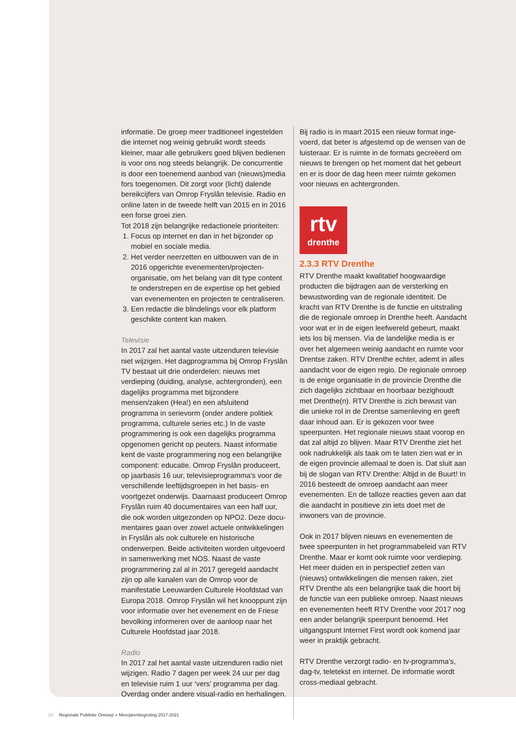informatie. De groep meer traditioneel ingestelden die internet nog weinig gebruikt wordt steeds kleiner, maar alle gebruikers goed blijven bedienen is voor ons nog steeds belangrijk. De concurrentie is door een toenemend aanbod van (nieuws)media fors toegenomen. Dit zorgt voor (licht) dalende bereikcij­fers van Omrop Fryslân televisie. Radio en online laten in de tweede helft van 2015 en in 2016 een forse groei zien.
Tot 2018 zijn belangrijke redactionele prioriteiten:
1. Focus op internet en dan in het bijzonder op mobiel en sociale media.
2. Het verder neerzetten en uitbouwen van de in 2016 opgerichte evenementen/projecten­organisatie, om het belang van dit type content te onderstrepen en de expertise op het gebied van evenementen en projecten te centraliseren.
3. Een redactie die blindelings voor elk platform geschikte content kan maken.
Televisie
In 2017 zal het aantal vaste uitzenduren televisie niet wijzigen. Het dagprogramma bij Omrop Fryslân TV bestaat uit drie onderdelen: nieuws met verdieping (duiding, analyse, achtergronden), een dagelijks programma met bijzondere mensen/zaken (Hea!) en een afsluitend programma in serievorm (onder andere politiek programma, culturele series etc.) In de vaste programmering is ook een dagelijks programma opgenomen gericht op peuters. Naast informatie kent de vaste programmering nog een belangrijke component: educatie. Omrop Fryslân produceert, op jaarbasis 16 uur, televisieprogramma’s voor de verschillende leeftijdsgroepen in het basis- en voortgezet onderwijs. Daarnaast produceert Omrop Fryslân ruim 40 documentaires van een half uur, die ook worden uitgezonden op NPO2. Deze docu­mentaires gaan over zowel actuele ontwikkelingen in Fryslân als ook culturele en historische onderwerpen. Beide activiteiten worden uitgevoerd in samenwerking met NOS. Naast de vaste programmering zal al in 2017 geregeld aandacht zijn op alle kanalen van de Omrop voor de manifestatie Leeuwarden Culturele Hoofdstad van Europa 2018. Omrop Fryslân wil het knooppunt zijn voor informatie over het evenement en de Friese bevolking informeren over de aanloop naar het Culturele Hoofdstad jaar 2018.
Radio
In 2017 zal het aantal vaste uitzenduren radio niet wijzigen. Radio 7 dagen per week 24 uur per dag en televisie ruim 1 uur ‘vers’ programma per dag. Overdag onder andere visual-radio en herhalingen.
Bij radio is in maart 2015 een nieuw format inge­voerd, dat beter is afgestemd op de wensen van de luisteraar. Er is ruimte in de formats gecreëerd om nieuws te brengen op het moment dat het gebeurt en er is door de dag heen meer ruimte gekomen voor nieuws en achtergronden.
rtv
drenthe
2.3.3 RTV Drenthe
RTV Drenthe maakt kwalitatief hoogwaardige producten die bijdragen aan de versterking en bewustwording van de regionale identiteit. De kracht van RTV Drenthe is de functie en uitstraling die de regionale omroep in Drenthe heeft. Aandacht voor wat er in de eigen leefwereld gebeurt, maakt iets los bij mensen. Via de landelijke media is er over het algemeen weinig aandacht en ruimte voor Drentse zaken. RTV Drenthe echter, ademt in alles aandacht voor de eigen regio. De regionale omroep is de enige organisatie in de provincie Drenthe die zich dagelijks zichtbaar en hoorbaar bezighoudt met Drenthe(n). RTV Drenthe is zich bewust van die unieke rol in de Drentse samenleving en geeft daar inhoud aan. Er is gekozen voor twee speerpunten. Het regionale nieuws staat voorop en dat zal altijd zo blijven. Maar RTV Drenthe ziet het ook nadrukkelijk als taak om te laten zien wat er in de eigen provincie allemaal te doen is. Dat sluit aan bij de slogan van RTV Drenthe: Altijd in de Buurt! In 2016 besteedt de omroep aandacht aan meer evenementen. En de talloze reacties geven aan dat die aandacht in positieve zin iets doet met de inwoners van de provincie.
Ook in 2017 blijven nieuws en evenementen de twee speerpunten in het programmabeleid van RTV Drenthe. Maar er komt ook ruimte voor verdieping. Het meer duiden en in perspectief zetten van (nieuws) ontwikkelingen die mensen raken, ziet RTV Drenthe als een belangrijke taak die hoort bij de functie van een publieke omroep. Naast nieuws en evenementen heeft RTV Drenthe voor 2017 nog een ander belangrijk speerpunt benoemd. Het uitgangspunt Internet First wordt ook komend jaar weer in praktijk gebracht.
RTV Drenthe verzorgt radio- en tv-programma’s, dag-tv, teletekst en internet. De informatie wordt cross-mediaal gebracht.
10 Regionale Publieke Omroep ● Meerjarenbegroting 2017-2021